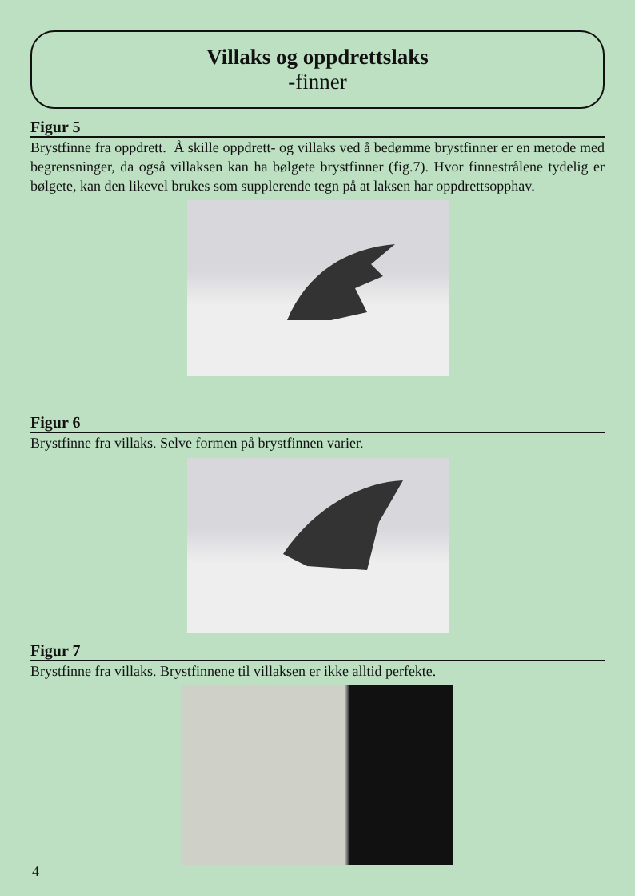Villaks og oppdrettslaks
-finner
Figur 5
Brystfinne fra oppdrett. Å skille oppdrett- og villaks ved å bedømme brystfinner er en metode med begrensninger, da også villaksen kan ha bølgete brystfinner (fig.7). Hvor finnestrålene tydelig er bølgete, kan den likevel brukes som supplerende tegn på at laksen har oppdrettsopphav.
Figur 6
Brystfinne fra villaks. Selve formen på brystfinnen varier.
Figur 7
Brystfinne fra villaks. Brystfinnene til villaksen er ikke alltid perfekte.
4